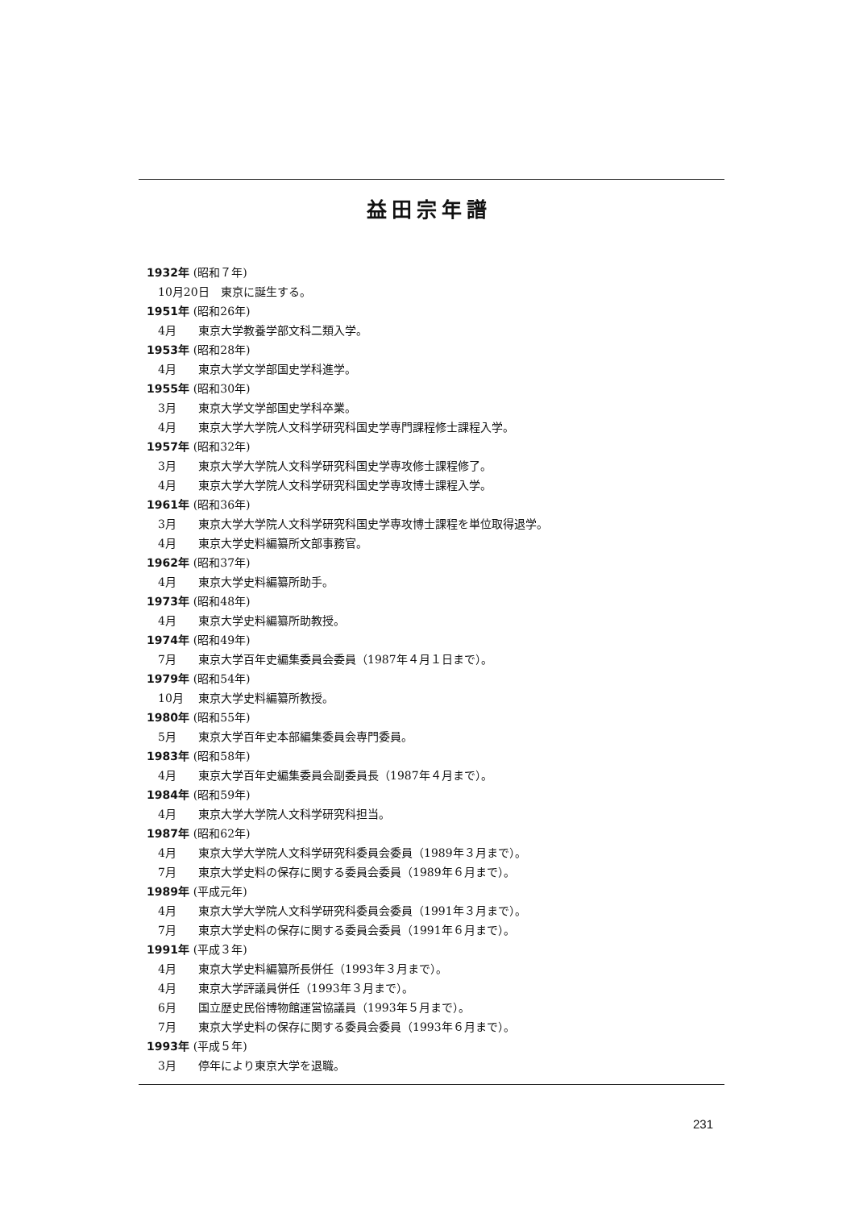益田宗年譜
1932年 (昭和７年)
10月20日 東京に誕生する。
1951年 (昭和26年)
4月 東京大学教養学部文科二類入学。
1953年 (昭和28年)
4月 東京大学文学部国史学科進学。
1955年 (昭和30年)
3月 東京大学文学部国史学科卒業。
4月 東京大学大学院人文科学研究科国史学専門課程修士課程入学。
1957年 (昭和32年)
3月 東京大学大学院人文科学研究科国史学専攻修士課程修了。
4月 東京大学大学院人文科学研究科国史学専攻博士課程入学。
1961年 (昭和36年)
3月 東京大学大学院人文科学研究科国史学専攻博士課程を単位取得退学。
4月 東京大学史料編纂所文部事務官。
1962年 (昭和37年)
4月 東京大学史料編纂所助手。
1973年 (昭和48年)
4月 東京大学史料編纂所助教授。
1974年 (昭和49年)
7月 東京大学百年史編集委員会委員（1987年４月１日まで）。
1979年 (昭和54年)
10月 東京大学史料編纂所教授。
1980年 (昭和55年)
5月 東京大学百年史本部編集委員会専門委員。
1983年 (昭和58年)
4月 東京大学百年史編集委員会副委員長（1987年４月まで）。
1984年 (昭和59年)
4月 東京大学大学院人文科学研究科担当。
1987年 (昭和62年)
4月 東京大学大学院人文科学研究科委員会委員（1989年３月まで）。
7月 東京大学史料の保存に関する委員会委員（1989年６月まで）。
1989年 (平成元年)
4月 東京大学大学院人文科学研究科委員会委員（1991年３月まで）。
7月 東京大学史料の保存に関する委員会委員（1991年６月まで）。
1991年 (平成３年)
4月 東京大学史料編纂所長併任（1993年３月まで）。
4月 東京大学評議員併任（1993年３月まで）。
6月 国立歴史民俗博物館運営協議員（1993年５月まで）。
7月 東京大学史料の保存に関する委員会委員（1993年６月まで）。
1993年 (平成５年)
3月 停年により東京大学を退職。
231